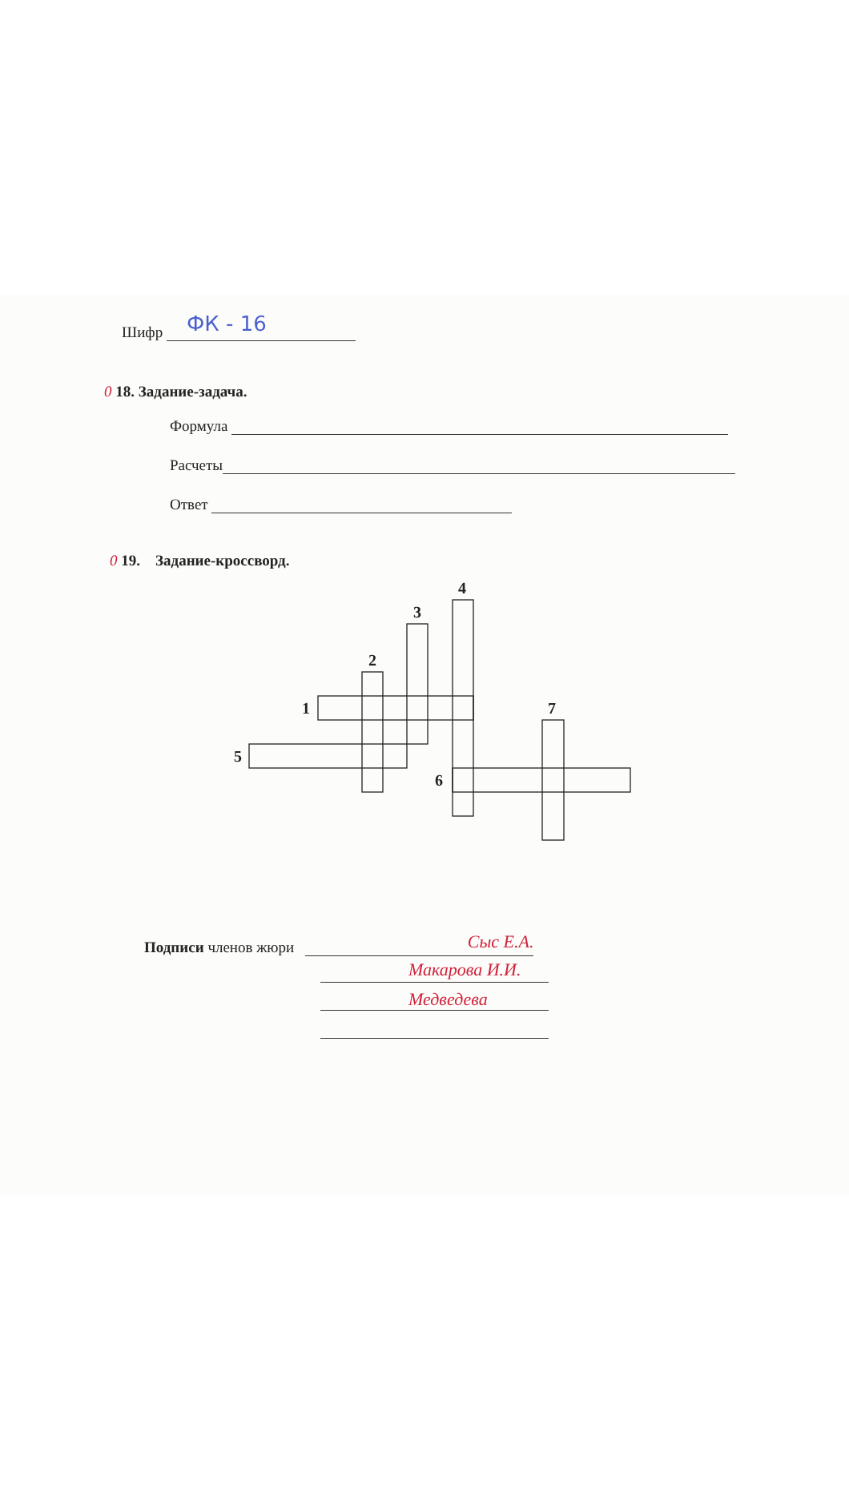Шифр
ФК - 16
0 18. Задание-задача.
Формула
Расчеты
Ответ
0 19. Задание-кроссворд.
4
3
2
1
7
5
6
Подписи членов жюри
Сыс Е.А.
Макарова И.И.
Медведева